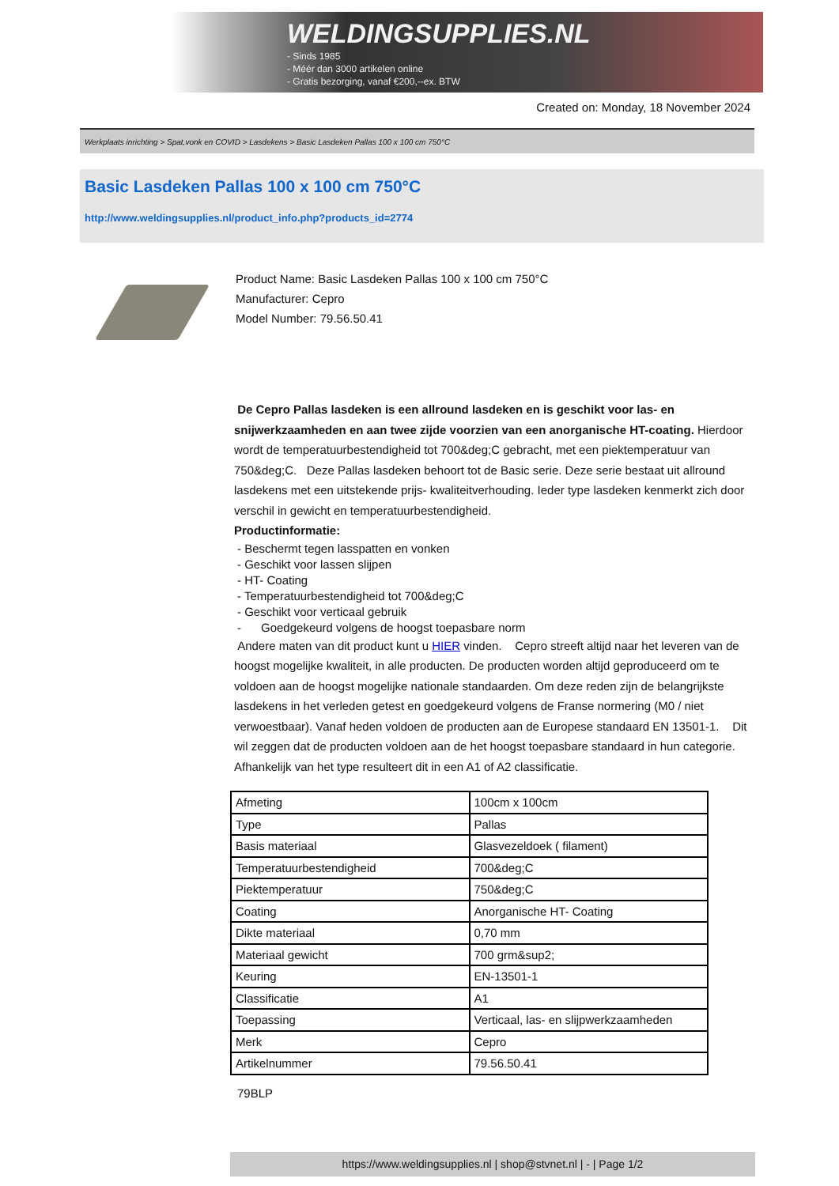WELDINGSUPPLIES.NL
- Sinds 1985
- Méér dan 3000 artikelen online
- Gratis bezorging, vanaf €200,--ex. BTW
Created on: Monday, 18 November 2024
Werkplaats inrichting > Spat,vonk en COVID > Lasdekens > Basic Lasdeken Pallas 100 x 100 cm 750°C
Basic Lasdeken Pallas 100 x 100 cm 750°C
http://www.weldingsupplies.nl/product_info.php?products_id=2774
Product Name: Basic Lasdeken Pallas 100 x 100 cm 750°C
Manufacturer: Cepro
Model Number: 79.56.50.41
De Cepro Pallas lasdeken is een allround lasdeken en is geschikt voor las- en snijwerkzaamheden en aan twee zijde voorzien van een anorganische HT-coating. Hierdoor wordt de temperatuurbestendigheid tot 700&deg;C gebracht, met een piektemperatuur van 750&deg;C. Deze Pallas lasdeken behoort tot de Basic serie. Deze serie bestaat uit allround lasdekens met een uitstekende prijs- kwaliteitverhouding. Ieder type lasdeken kenmerkt zich door verschil in gewicht en temperatuurbestendigheid.
Productinformatie:
- Beschermt tegen lasspatten en vonken
- Geschikt voor lassen slijpen
- HT- Coating
- Temperatuurbestendigheid tot 700&deg;C
- Geschikt voor verticaal gebruik
- Goedgekeurd volgens de hoogst toepasbare norm
Andere maten van dit product kunt u HIER vinden. Cepro streeft altijd naar het leveren van de hoogst mogelijke kwaliteit, in alle producten. De producten worden altijd geproduceerd om te voldoen aan de hoogst mogelijke nationale standaarden. Om deze reden zijn de belangrijkste lasdekens in het verleden getest en goedgekeurd volgens de Franse normering (M0 / niet verwoestbaar). Vanaf heden voldoen de producten aan de Europese standaard EN 13501-1. Dit wil zeggen dat de producten voldoen aan de het hoogst toepasbare standaard in hun categorie. Afhankelijk van het type resulteert dit in een A1 of A2 classificatie.
| Afmeting | 100cm x 100cm |
| Type | Pallas |
| Basis materiaal | Glasvezeldoek ( filament) |
| Temperatuurbestendigheid | 700&deg;C |
| Piektemperatuur | 750&deg;C |
| Coating | Anorganische HT- Coating |
| Dikte materiaal | 0,70 mm |
| Materiaal gewicht | 700 grm&sup2; |
| Keuring | EN-13501-1 |
| Classificatie | A1 |
| Toepassing | Verticaal, las- en slijpwerkzaamheden |
| Merk | Cepro |
| Artikelnummer | 79.56.50.41 |
79BLP
https://www.weldingsupplies.nl | shop@stvnet.nl | - | Page 1/2